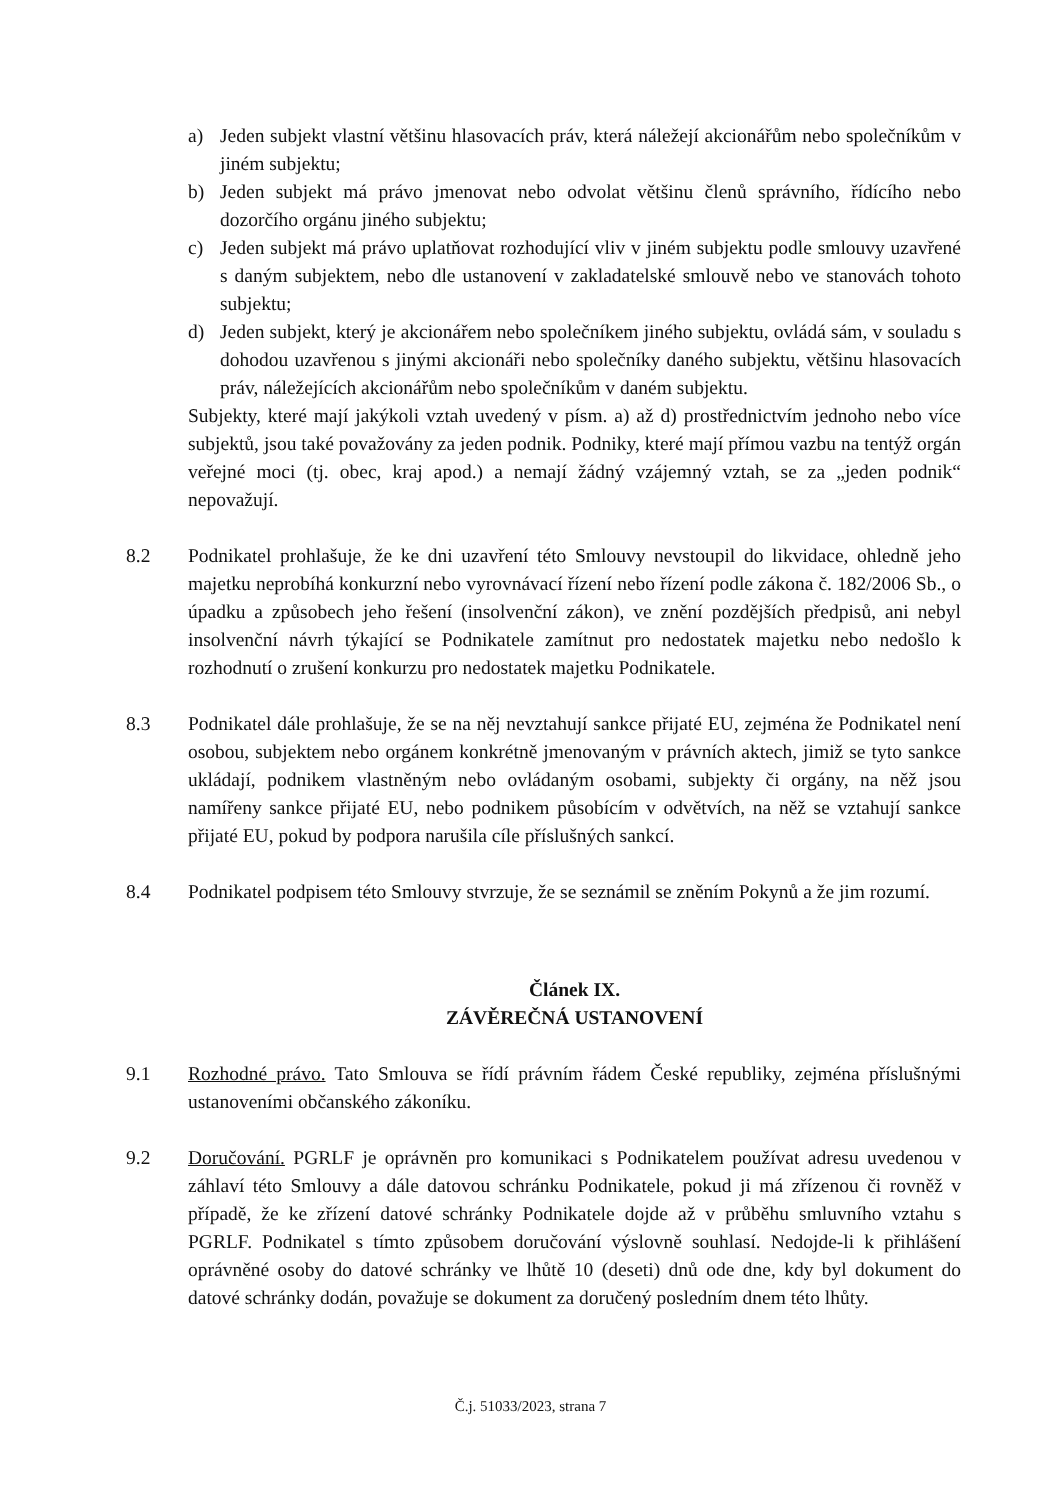a) Jeden subjekt vlastní většinu hlasovacích práv, která náležejí akcionářům nebo společníkům v jiném subjektu;
b) Jeden subjekt má právo jmenovat nebo odvolat většinu členů správního, řídícího nebo dozorčího orgánu jiného subjektu;
c) Jeden subjekt má právo uplatňovat rozhodující vliv v jiném subjektu podle smlouvy uzavřené s daným subjektem, nebo dle ustanovení v zakladatelské smlouvě nebo ve stanovách tohoto subjektu;
d) Jeden subjekt, který je akcionářem nebo společníkem jiného subjektu, ovládá sám, v souladu s dohodou uzavřenou s jinými akcionáři nebo společníky daného subjektu, většinu hlasovacích práv, náležejících akcionářům nebo společníkům v daném subjektu.
Subjekty, které mají jakýkoli vztah uvedený v písm. a) až d) prostřednictvím jednoho nebo více subjektů, jsou také považovány za jeden podnik. Podniky, které mají přímou vazbu na tentýž orgán veřejné moci (tj. obec, kraj apod.) a nemají žádný vzájemný vztah, se za „jeden podnik“ nepovažují.
8.2 Podnikatel prohlašuje, že ke dni uzavření této Smlouvy nevstoupil do likvidace, ohledně jeho majetku neprobíhá konkurzní nebo vyrovnávací řízení nebo řízení podle zákona č. 182/2006 Sb., o úpadku a způsobech jeho řešení (insolvenční zákon), ve znění pozdějších předpisů, ani nebyl insolvenční návrh týkající se Podnikatele zamítnut pro nedostatek majetku nebo nedošlo k rozhodnutí o zrušení konkurzu pro nedostatek majetku Podnikatele.
8.3 Podnikatel dále prohlašuje, že se na něj nevztahují sankce přijaté EU, zejména že Podnikatel není osobou, subjektem nebo orgánem konkrétně jmenovaným v právních aktech, jimiž se tyto sankce ukládají, podnikem vlastněným nebo ovládaným osobami, subjekty či orgány, na něž jsou namířeny sankce přijaté EU, nebo podnikem působícím v odvětvích, na něž se vztahují sankce přijaté EU, pokud by podpora narušila cíle příslušných sankcí.
8.4 Podnikatel podpisem této Smlouvy stvrzuje, že se seznámil se zněním Pokynů a že jim rozumí.
Článek IX.
ZÁVĚREČNÁ USTANOVENÍ
9.1 Rozhodné právo. Tato Smlouva se řídí právním řádem České republiky, zejména příslušnými ustanoveními občanského zákoníku.
9.2 Doručování. PGRLF je oprávněn pro komunikaci s Podnikatelem používat adresu uvedenou v záhlaví této Smlouvy a dále datovou schránku Podnikatele, pokud ji má zřízenou či rovněž v případě, že ke zřízení datové schránky Podnikatele dojde až v průběhu smluvního vztahu s PGRLF. Podnikatel s tímto způsobem doručování výslovně souhlasí. Nedojde-li k přihlášení oprávněné osoby do datové schránky ve lhůtě 10 (deseti) dnů ode dne, kdy byl dokument do datové schránky dodán, považuje se dokument za doručený posledním dnem této lhůty.
Č.j. 51033/2023, strana 7